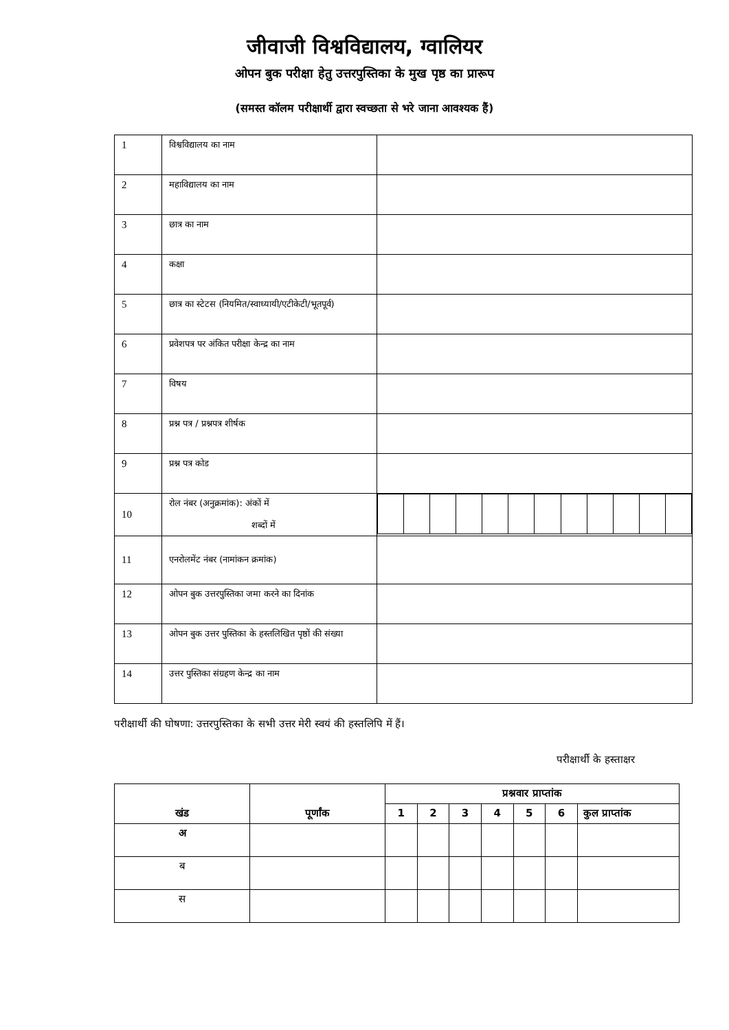जीवाजी विश्वविद्यालय, ग्वालियर
ओपन बुक परीक्षा हेतु उत्तरपुस्तिका के मुख पृष्ठ का प्रारूप
(समस्त कॉलम परीक्षार्थी द्वारा स्वच्छता से भरे जाना आवश्यक हैं)
| 1 | विश्वविद्यालय का नाम | |
| 2 | महाविद्यालय का नाम | |
| 3 | छात्र का नाम | |
| 4 | कक्षा | |
| 5 | छात्र का स्टेटस (नियमित/स्वाध्यायी/एटीकेटी/भूतपूर्व) | |
| 6 | प्रवेशपत्र पर अंकित परीक्षा केन्द्र का नाम | |
| 7 | विषय | |
| 8 | प्रश्न पत्र / प्रश्नपत्र शीर्षक | |
| 9 | प्रश्न पत्र कोड | |
| 10 | रोल नंबर (अनुक्रमांक): अंकों में शब्दों में | |
| 11 | एनरोलमेंट नंबर (नामांकन क्रमांक) | |
| 12 | ओपन बुक उत्तरपुस्तिका जमा करने का दिनांक | |
| 13 | ओपन बुक उत्तर पुस्तिका के हस्तलिखित पृष्ठों की संख्या | |
| 14 | उत्तर पुस्तिका संग्रहण केन्द्र का नाम | |
परीक्षार्थी की घोषणा: उत्तरपुस्तिका के सभी उत्तर मेरी स्वयं की हस्तलिपि में हैं।
परीक्षार्थी के हस्ताक्षर
| खंड | पूर्णांक | प्रश्नवार प्राप्तांक | | | | | | |
| --- | --- | --- | --- | --- | --- | --- | --- | --- |
| | | 1 | 2 | 3 | 4 | 5 | 6 | कुल प्राप्तांक |
| अ | | | | | | | | |
| ब | | | | | | | | |
| स | | | | | | | | |